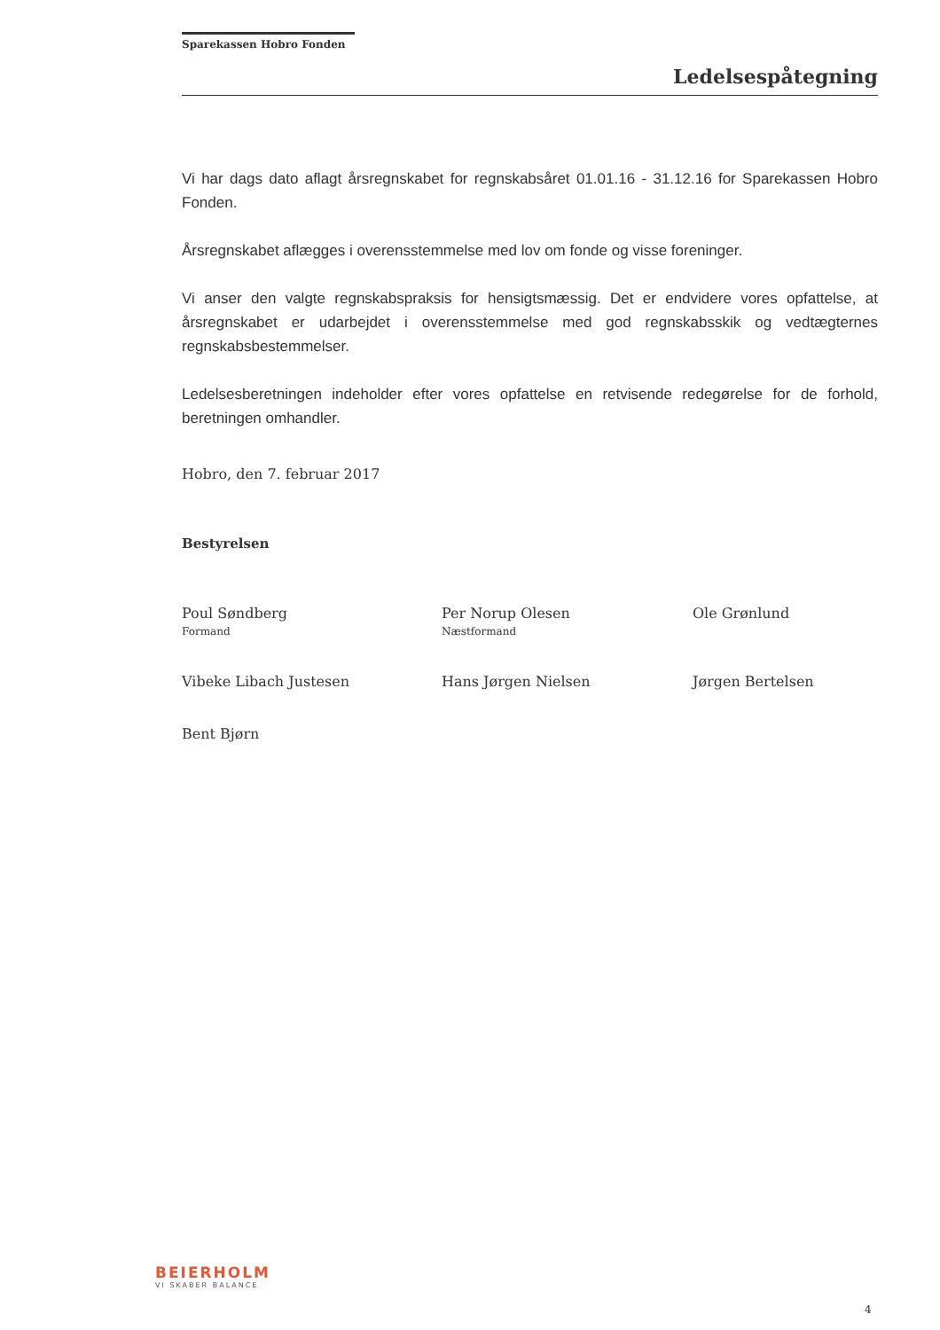Sparekassen Hobro Fonden
Ledelsespåtegning
Vi har dags dato aflagt årsregnskabet for regnskabsåret 01.01.16 - 31.12.16 for Sparekassen Hobro Fonden.
Årsregnskabet aflægges i overensstemmelse med lov om fonde og visse foreninger.
Vi anser den valgte regnskabspraksis for hensigtsmæssig. Det er endvidere vores opfattelse, at årsregnskabet er udarbejdet i overensstemmelse med god regnskabsskik og vedtægternes regnskabsbestemmelser.
Ledelsesberetningen indeholder efter vores opfattelse en retvisende redegørelse for de forhold, beretningen omhandler.
Hobro, den 7. februar 2017
Bestyrelsen
Poul Søndberg
Formand
Per Norup Olesen
Næstformand
Ole Grønlund
Vibeke Libach Justesen
Hans Jørgen Nielsen
Jørgen Bertelsen
Bent Bjørn
BEIERHOLM
VI SKABER BALANCE
4